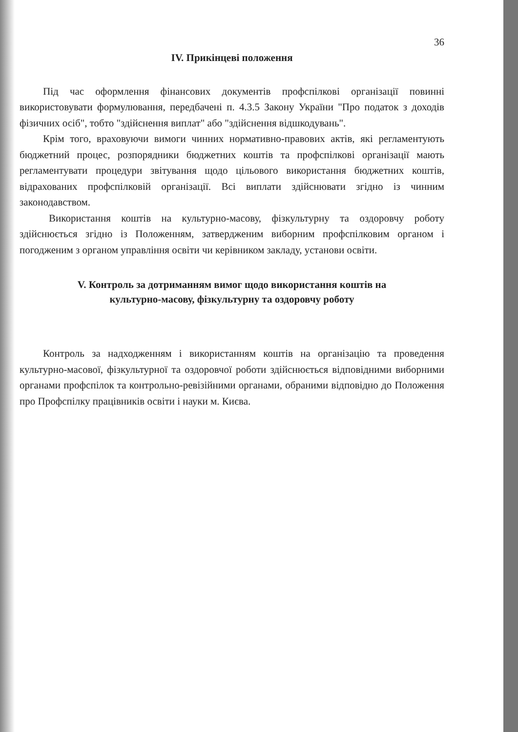36
IV. Прикінцеві положення
Під час оформлення фінансових документів профспілкові організації повинні використовувати формулювання, передбачені п. 4.3.5 Закону України "Про податок з доходів фізичних осіб", тобто "здійснення виплат" або "здійснення відшкодувань".
Крім того, враховуючи вимоги чинних нормативно-правових актів, які регламентують бюджетний процес, розпорядники бюджетних коштів та профспілкові організації мають регламентувати процедури звітування щодо цільового використання бюджетних коштів, відрахованих профспілковій організації. Всі виплати здійснювати згідно із чинним законодавством.
Використання коштів на культурно-масову, фізкультурну та оздоровчу роботу здійснюється згідно із Положенням, затвердженим виборним профспілковим органом і погодженим з органом управління освіти чи керівником закладу, установи освіти.
V. Контроль за дотриманням вимог щодо використання коштів на
культурно-масову, фізкультурну та оздоровчу роботу
Контроль за надходженням і використанням коштів на організацію та проведення культурно-масової, фізкультурної та оздоровчої роботи здійснюється відповідними виборними органами профспілок та контрольно-ревізійними органами, обраними відповідно до Положення про Профспілку працівників освіти і науки м. Києва.